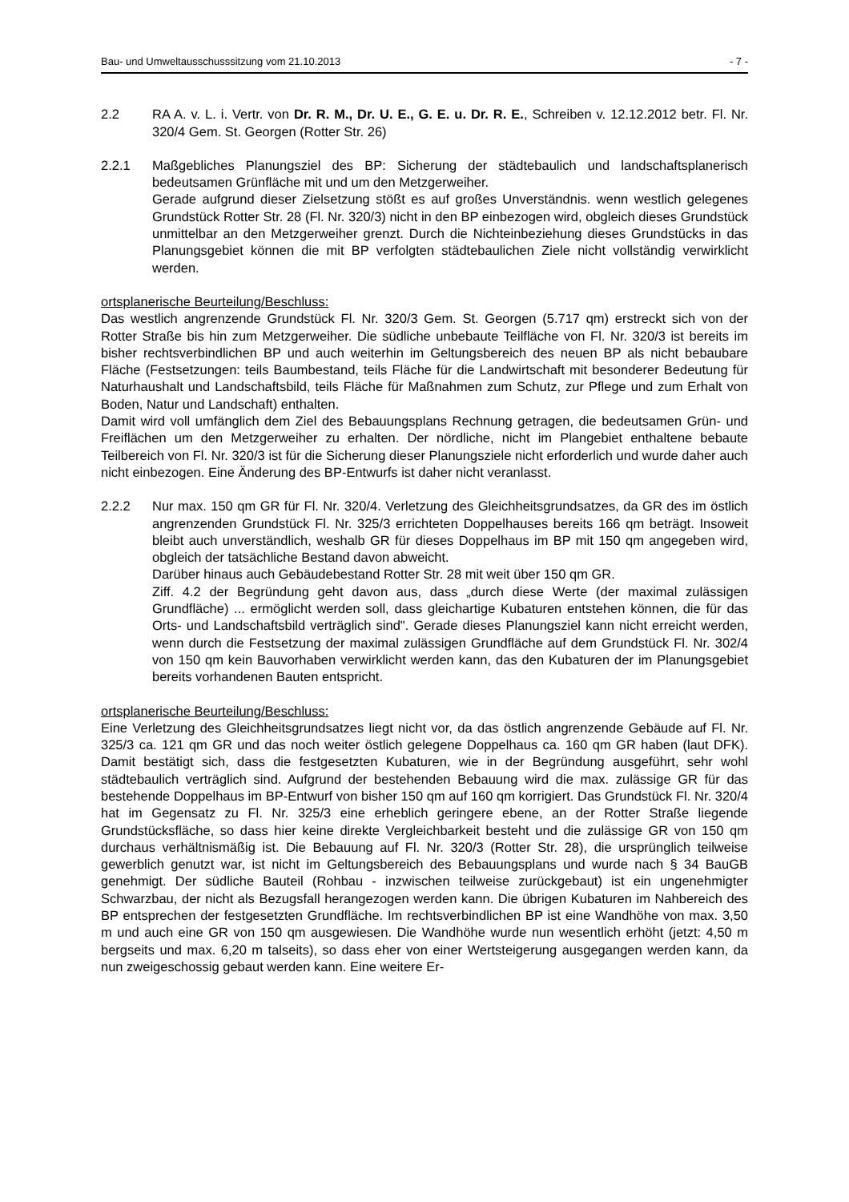Bau- und Umweltausschusssitzung vom 21.10.2013 - 7 -
2.2 RA A. v. L. i. Vertr. von Dr. R. M., Dr. U. E., G. E. u. Dr. R. E., Schreiben v. 12.12.2012 betr. Fl. Nr. 320/4 Gem. St. Georgen (Rotter Str. 26)
2.2.1 Maßgebliches Planungsziel des BP: Sicherung der städtebaulich und landschaftsplanerisch bedeutsamen Grünfläche mit und um den Metzgerweiher.
Gerade aufgrund dieser Zielsetzung stößt es auf großes Unverständnis. wenn westlich gelegenes Grundstück Rotter Str. 28 (Fl. Nr. 320/3) nicht in den BP einbezogen wird, obgleich dieses Grundstück unmittelbar an den Metzgerweiher grenzt. Durch die Nichteinbeziehung dieses Grundstücks in das Planungsgebiet können die mit BP verfolgten städtebaulichen Ziele nicht vollständig verwirklicht werden.
ortsplanerische Beurteilung/Beschluss:
Das westlich angrenzende Grundstück Fl. Nr. 320/3 Gem. St. Georgen (5.717 qm) erstreckt sich von der Rotter Straße bis hin zum Metzgerweiher. Die südliche unbebaute Teilfläche von Fl. Nr. 320/3 ist bereits im bisher rechtsverbindlichen BP und auch weiterhin im Geltungsbereich des neuen BP als nicht bebaubare Fläche (Festsetzungen: teils Baumbestand, teils Fläche für die Landwirtschaft mit besonderer Bedeutung für Naturhaushalt und Landschaftsbild, teils Fläche für Maßnahmen zum Schutz, zur Pflege und zum Erhalt von Boden, Natur und Landschaft) enthalten.
Damit wird voll umfänglich dem Ziel des Bebauungsplans Rechnung getragen, die bedeutsamen Grün- und Freiflächen um den Metzgerweiher zu erhalten. Der nördliche, nicht im Plangebiet enthaltene bebaute Teilbereich von Fl. Nr. 320/3 ist für die Sicherung dieser Planungsziele nicht erforderlich und wurde daher auch nicht einbezogen. Eine Änderung des BP-Entwurfs ist daher nicht veranlasst.
2.2.2 Nur max. 150 qm GR für Fl. Nr. 320/4. Verletzung des Gleichheitsgrundsatzes, da GR des im östlich angrenzenden Grundstück Fl. Nr. 325/3 errichteten Doppelhauses bereits 166 qm beträgt. Insoweit bleibt auch unverständlich, weshalb GR für dieses Doppelhaus im BP mit 150 qm angegeben wird, obgleich der tatsächliche Bestand davon abweicht.
Darüber hinaus auch Gebäudebestand Rotter Str. 28 mit weit über 150 qm GR.
Ziff. 4.2 der Begründung geht davon aus, dass „durch diese Werte (der maximal zulässigen Grundfläche) ... ermöglicht werden soll, dass gleichartige Kubaturen entstehen können, die für das Orts- und Landschaftsbild verträglich sind". Gerade dieses Planungsziel kann nicht erreicht werden, wenn durch die Festsetzung der maximal zulässigen Grundfläche auf dem Grundstück Fl. Nr. 302/4 von 150 qm kein Bauvorhaben verwirklicht werden kann, das den Kubaturen der im Planungsgebiet bereits vorhandenen Bauten entspricht.
ortsplanerische Beurteilung/Beschluss:
Eine Verletzung des Gleichheitsgrundsatzes liegt nicht vor, da das östlich angrenzende Gebäude auf Fl. Nr. 325/3 ca. 121 qm GR und das noch weiter östlich gelegene Doppelhaus ca. 160 qm GR haben (laut DFK). Damit bestätigt sich, dass die festgesetzten Kubaturen, wie in der Begründung ausgeführt, sehr wohl städtebaulich verträglich sind. Aufgrund der bestehenden Bebauung wird die max. zulässige GR für das bestehende Doppelhaus im BP-Entwurf von bisher 150 qm auf 160 qm korrigiert. Das Grundstück Fl. Nr. 320/4 hat im Gegensatz zu Fl. Nr. 325/3 eine erheblich geringere ebene, an der Rotter Straße liegende Grundstücksfläche, so dass hier keine direkte Vergleichbarkeit besteht und die zulässige GR von 150 qm durchaus verhältnismäßig ist. Die Bebauung auf Fl. Nr. 320/3 (Rotter Str. 28), die ursprünglich teilweise gewerblich genutzt war, ist nicht im Geltungsbereich des Bebauungsplans und wurde nach § 34 BauGB genehmigt. Der südliche Bauteil (Rohbau - inzwischen teilweise zurückgebaut) ist ein ungenehmigter Schwarzbau, der nicht als Bezugsfall herangezogen werden kann. Die übrigen Kubaturen im Nahbereich des BP entsprechen der festgesetzten Grundfläche. Im rechtsverbindlichen BP ist eine Wandhöhe von max. 3,50 m und auch eine GR von 150 qm ausgewiesen. Die Wandhöhe wurde nun wesentlich erhöht (jetzt: 4,50 m bergseits und max. 6,20 m talseits), so dass eher von einer Wertsteigerung ausgegangen werden kann, da nun zweigeschossig gebaut werden kann. Eine weitere Er-